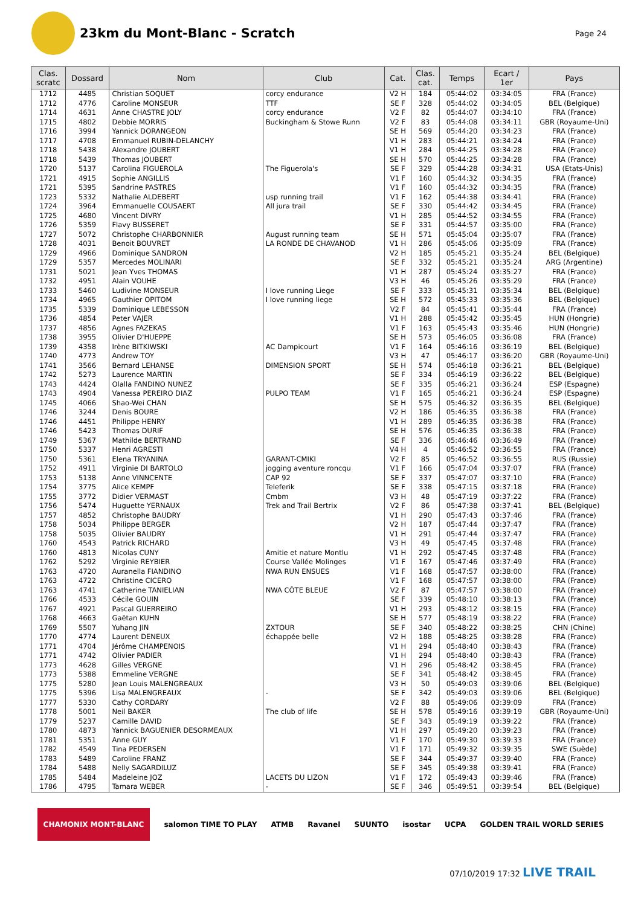23km du Mont-Blanc - Scratch
Page 24
| Clas. scratc | Dossard | Nom | Club | Cat. | Clas. cat. | Temps | Ecart / 1er | Pays |
| --- | --- | --- | --- | --- | --- | --- | --- | --- |
| 1712 | 4485 | Christian SOQUET | corcy endurance | V2 H | 184 | 05:44:02 | 03:34:05 | FRA (France) |
| 1712 | 4776 | Caroline MONSEUR | TTF | SE F | 328 | 05:44:02 | 03:34:05 | BEL (Belgique) |
| 1714 | 4631 | Anne CHASTRE JOLY | corcy endurance | V2 F | 82 | 05:44:07 | 03:34:10 | FRA (France) |
| 1715 | 4802 | Debbie MORRIS | Buckingham & Stowe Runn | V2 F | 83 | 05:44:08 | 03:34:11 | GBR (Royaume-Uni) |
| 1716 | 3994 | Yannick DORANGEON | | SE H | 569 | 05:44:20 | 03:34:23 | FRA (France) |
| 1717 | 4708 | Emmanuel RUBIN-DELANCHY | | V1 H | 283 | 05:44:21 | 03:34:24 | FRA (France) |
| 1718 | 5438 | Alexandre JOUBERT | | V1 H | 284 | 05:44:25 | 03:34:28 | FRA (France) |
| 1718 | 5439 | Thomas JOUBERT | | SE H | 570 | 05:44:25 | 03:34:28 | FRA (France) |
| 1720 | 5137 | Carolina FIGUEROLA | The Figuerola's | SE F | 329 | 05:44:28 | 03:34:31 | USA (Etats-Unis) |
| 1721 | 4915 | Sophie ANGILLIS | | V1 F | 160 | 05:44:32 | 03:34:35 | FRA (France) |
| 1721 | 5395 | Sandrine PASTRES | | V1 F | 160 | 05:44:32 | 03:34:35 | FRA (France) |
| 1723 | 5332 | Nathalie ALDEBERT | usp running trail | V1 F | 162 | 05:44:38 | 03:34:41 | FRA (France) |
| 1724 | 3964 | Emmanuelle COUSAERT | All jura trail | SE F | 330 | 05:44:42 | 03:34:45 | FRA (France) |
| 1725 | 4680 | Vincent DIVRY | | V1 H | 285 | 05:44:52 | 03:34:55 | FRA (France) |
| 1726 | 5359 | Flavy BUSSERET | | SE F | 331 | 05:44:57 | 03:35:00 | FRA (France) |
| 1727 | 5072 | Christophe CHARBONNIER | August running team | SE H | 571 | 05:45:04 | 03:35:07 | FRA (France) |
| 1728 | 4031 | Benoit BOUVRET | LA RONDE DE CHAVANOD | V1 H | 286 | 05:45:06 | 03:35:09 | FRA (France) |
| 1729 | 4966 | Dominique SANDRON | | V2 H | 185 | 05:45:21 | 03:35:24 | BEL (Belgique) |
| 1729 | 5357 | Mercedes MOLINARI | | SE F | 332 | 05:45:21 | 03:35:24 | ARG (Argentine) |
| 1731 | 5021 | Jean Yves THOMAS | | V1 H | 287 | 05:45:24 | 03:35:27 | FRA (France) |
| 1732 | 4951 | Alain VOUHE | | V3 H | 46 | 05:45:26 | 03:35:29 | FRA (France) |
| 1733 | 5460 | Ludivine MONSEUR | I love running Liege | SE F | 333 | 05:45:31 | 03:35:34 | BEL (Belgique) |
| 1734 | 4965 | Gauthier OPITOM | I love running liege | SE H | 572 | 05:45:33 | 03:35:36 | BEL (Belgique) |
| 1735 | 5339 | Dominique LEBESSON | | V2 F | 84 | 05:45:41 | 03:35:44 | FRA (France) |
| 1736 | 4854 | Peter VAJER | | V1 H | 288 | 05:45:42 | 03:35:45 | HUN (Hongrie) |
| 1737 | 4856 | Agnes FAZEKAS | | V1 F | 163 | 05:45:43 | 03:35:46 | HUN (Hongrie) |
| 1738 | 3955 | Olivier D'HUEPPE | | SE H | 573 | 05:46:05 | 03:36:08 | FRA (France) |
| 1739 | 4358 | Irène BITKIWSKI | AC Dampicourt | V1 F | 164 | 05:46:16 | 03:36:19 | BEL (Belgique) |
| 1740 | 4773 | Andrew TOY | | V3 H | 47 | 05:46:17 | 03:36:20 | GBR (Royaume-Uni) |
| 1741 | 3566 | Bernard LEHANSE | DIMENSION SPORT | SE H | 574 | 05:46:18 | 03:36:21 | BEL (Belgique) |
| 1742 | 5273 | Laurence MARTIN | | SE F | 334 | 05:46:19 | 03:36:22 | BEL (Belgique) |
| 1743 | 4424 | Olalla FANDINO NUNEZ | | SE F | 335 | 05:46:21 | 03:36:24 | ESP (Espagne) |
| 1743 | 4904 | Vanessa PEREIRO DIAZ | PULPO TEAM | V1 F | 165 | 05:46:21 | 03:36:24 | ESP (Espagne) |
| 1745 | 4066 | Shao-Wei CHAN | | SE H | 575 | 05:46:32 | 03:36:35 | BEL (Belgique) |
| 1746 | 3244 | Denis BOURE | | V2 H | 186 | 05:46:35 | 03:36:38 | FRA (France) |
| 1746 | 4451 | Philippe HENRY | | V1 H | 289 | 05:46:35 | 03:36:38 | FRA (France) |
| 1746 | 5423 | Thomas DURIF | | SE H | 576 | 05:46:35 | 03:36:38 | FRA (France) |
| 1749 | 5367 | Mathilde BERTRAND | | SE F | 336 | 05:46:46 | 03:36:49 | FRA (France) |
| 1750 | 5337 | Henri AGRESTI | | V4 H | 4 | 05:46:52 | 03:36:55 | FRA (France) |
| 1750 | 5361 | Elena TRYANINA | GARANT-CMIKI | V2 F | 85 | 05:46:52 | 03:36:55 | RUS (Russie) |
| 1752 | 4911 | Virginie DI BARTOLO | jogging aventure roncqu | V1 F | 166 | 05:47:04 | 03:37:07 | FRA (France) |
| 1753 | 5138 | Anne VINNCENTE | CAP 92 | SE F | 337 | 05:47:07 | 03:37:10 | FRA (France) |
| 1754 | 3775 | Alice KEMPF | Teleferik | SE F | 338 | 05:47:15 | 03:37:18 | FRA (France) |
| 1755 | 3772 | Didier VERMAST | Cmbm | V3 H | 48 | 05:47:19 | 03:37:22 | FRA (France) |
| 1756 | 5474 | Huguette YERNAUX | Trek and Trail Bertrix | V2 F | 86 | 05:47:38 | 03:37:41 | BEL (Belgique) |
| 1757 | 4852 | Christophe BAUDRY | | V1 H | 290 | 05:47:43 | 03:37:46 | FRA (France) |
| 1758 | 5034 | Philippe BERGER | | V2 H | 187 | 05:47:44 | 03:37:47 | FRA (France) |
| 1758 | 5035 | Olivier BAUDRY | | V1 H | 291 | 05:47:44 | 03:37:47 | FRA (France) |
| 1760 | 4543 | Patrick RICHARD | | V3 H | 49 | 05:47:45 | 03:37:48 | FRA (France) |
| 1760 | 4813 | Nicolas CUNY | Amitie et nature Montlu | V1 H | 292 | 05:47:45 | 03:37:48 | FRA (France) |
| 1762 | 5292 | Virginie REYBIER | Course Vallée Molinges | V1 F | 167 | 05:47:46 | 03:37:49 | FRA (France) |
| 1763 | 4720 | Auranella FIANDINO | NWA RUN ENSUES | V1 F | 168 | 05:47:57 | 03:38:00 | FRA (France) |
| 1763 | 4722 | Christine CICERO | | V1 F | 168 | 05:47:57 | 03:38:00 | FRA (France) |
| 1763 | 4741 | Catherine TANIELIAN | NWA CÔTE BLEUE | V2 F | 87 | 05:47:57 | 03:38:00 | FRA (France) |
| 1766 | 4533 | Cécile GOUIN | | SE F | 339 | 05:48:10 | 03:38:13 | FRA (France) |
| 1767 | 4921 | Pascal GUERREIRO | | V1 H | 293 | 05:48:12 | 03:38:15 | FRA (France) |
| 1768 | 4663 | Gaëtan KUHN | | SE H | 577 | 05:48:19 | 03:38:22 | FRA (France) |
| 1769 | 5507 | Yuhang JIN | ZXTOUR | SE F | 340 | 05:48:22 | 03:38:25 | CHN (Chine) |
| 1770 | 4774 | Laurent DENEUX | échappée belle | V2 H | 188 | 05:48:25 | 03:38:28 | FRA (France) |
| 1771 | 4704 | Jérôme CHAMPENOIS | | V1 H | 294 | 05:48:40 | 03:38:43 | FRA (France) |
| 1771 | 4742 | Olivier PADIER | | V1 H | 294 | 05:48:40 | 03:38:43 | FRA (France) |
| 1773 | 4628 | Gilles VERGNE | | V1 H | 296 | 05:48:42 | 03:38:45 | FRA (France) |
| 1773 | 5388 | Emmeline VERGNE | | SE F | 341 | 05:48:42 | 03:38:45 | FRA (France) |
| 1775 | 5280 | Jean Louis MALENGREAUX | | V3 H | 50 | 05:49:03 | 03:39:06 | BEL (Belgique) |
| 1775 | 5396 | Lisa MALENGREAUX | - | SE F | 342 | 05:49:03 | 03:39:06 | BEL (Belgique) |
| 1777 | 5330 | Cathy CORDARY | | V2 F | 88 | 05:49:06 | 03:39:09 | FRA (France) |
| 1778 | 5001 | Neil BAKER | The club of life | SE H | 578 | 05:49:16 | 03:39:19 | GBR (Royaume-Uni) |
| 1779 | 5237 | Camille DAVID | | SE F | 343 | 05:49:19 | 03:39:22 | FRA (France) |
| 1780 | 4873 | Yannick BAGUENIER DESORMEAUX | | V1 H | 297 | 05:49:20 | 03:39:23 | FRA (France) |
| 1781 | 5351 | Anne GUY | | V1 F | 170 | 05:49:30 | 03:39:33 | FRA (France) |
| 1782 | 4549 | Tina PEDERSEN | | V1 F | 171 | 05:49:32 | 03:39:35 | SWE (Suède) |
| 1783 | 5489 | Caroline FRANZ | | SE F | 344 | 05:49:37 | 03:39:40 | FRA (France) |
| 1784 | 5488 | Nelly SAGARDILUZ | | SE F | 345 | 05:49:38 | 03:39:41 | FRA (France) |
| 1785 | 5484 | Madeleine JOZ | LACETS DU LIZON | V1 F | 172 | 05:49:43 | 03:39:46 | FRA (France) |
| 1786 | 4795 | Tamara WEBER | - | SE F | 346 | 05:49:51 | 03:39:54 | BEL (Belgique) |
CHAMONIX MONT-BLANC salomon TIME TO PLAY ATMB Ravanel SUUNTO isostar UCPA GOLDEN TRAIL WORLD SERIES
07/10/2019 17:32 LIVE TRAIL